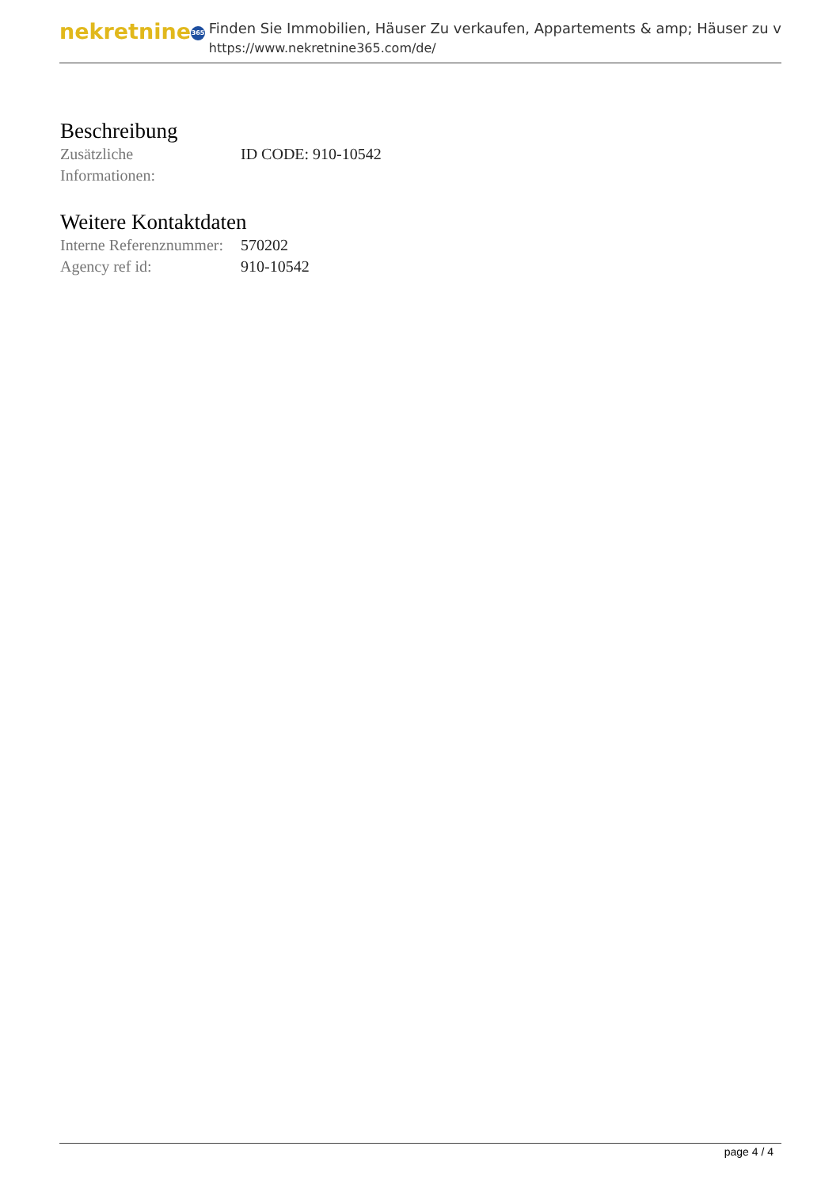nekretnine 365
Finden Sie Immobilien, Häuser Zu verkaufen, Appartements & amp; Häuser zu v
https://www.nekretnine365.com/de/
Beschreibung
| Zusätzliche Informationen: | ID CODE: 910-10542 |
Weitere Kontaktdaten
| Interne Referenznummer: | 570202 |
| Agency ref id: | 910-10542 |
page 4 / 4